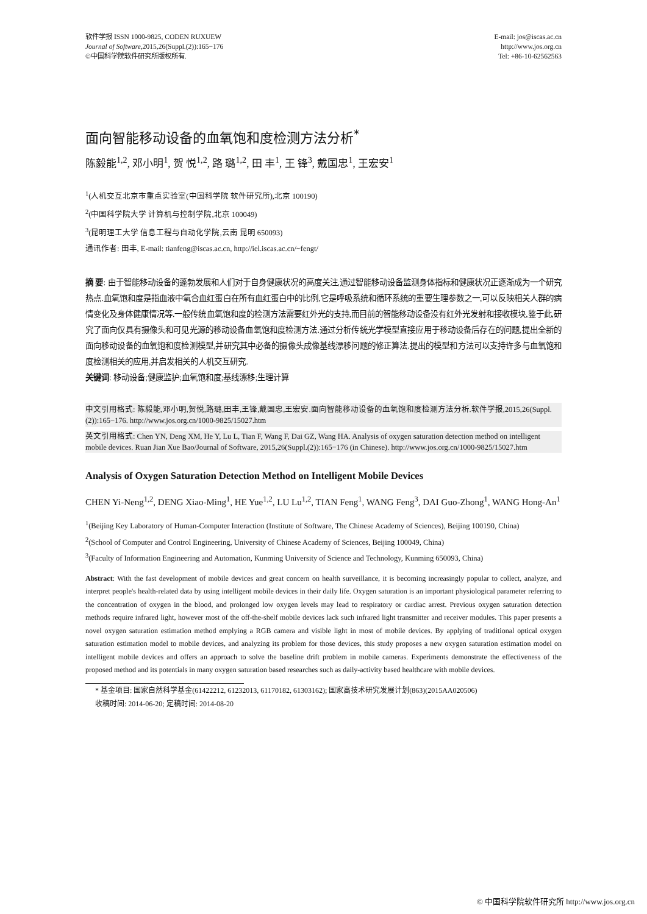软件学报 ISSN 1000-9825, CODEN RUXUEW
Journal of Software,2015,26(Suppl.(2)):165−176
©中国科学院软件研究所版权所有.
E-mail: jos@iscas.ac.cn
http://www.jos.org.cn
Tel: +86-10-62562563
面向智能移动设备的血氧饱和度检测方法分析<sup>*</sup>
陈毅能<sup>1,2</sup>, 邓小明<sup>1</sup>, 贺 悦<sup>1,2</sup>, 路 璐<sup>1,2</sup>, 田 丰<sup>1</sup>, 王 锋<sup>3</sup>, 戴国忠<sup>1</sup>, 王宏安<sup>1</sup>
<sup>1</sup> (人机交互北京市重点实验室(中国科学院 软件研究所),北京 100190)
<sup>2</sup> (中国科学院大学 计算机与控制学院,北京 100049)
<sup>3</sup> (昆明理工大学 信息工程与自动化学院,云南 昆明 650093)
通讯作者: 田丰, E-mail: tianfeng@iscas.ac.cn, http://iel.iscas.ac.cn/~fengt/
摘 要: 由于智能移动设备的蓬勃发展和人们对于自身健康状况的高度关注,通过智能移动设备监测身体指标和健康状况正逐渐成为一个研究热点.血氧饱和度是指血液中氧合血红蛋白在所有血红蛋白中的比例,它是呼吸系统和循环系统的重要生理参数之一,可以反映相关人群的病情变化及身体健康情况等.一般传统血氧饱和度的检测方法需要红外光的支持,而目前的智能移动设备没有红外光发射和接收模块,鉴于此,研究了面向仅具有摄像头和可见光源的移动设备血氧饱和度检测方法.通过分析传统光学模型直接应用于移动设备后存在的问题,提出全新的面向移动设备的血氧饱和度检测模型,并研究其中必备的摄像头成像基线漂移问题的修正算法.提出的模型和方法可以支持许多与血氧饱和度检测相关的应用,并启发相关的人机交互研究.
关键词: 移动设备;健康监护;血氧饱和度;基线漂移;生理计算
中文引用格式: 陈毅能,邓小明,贺悦,路璐,田丰,王锋,戴国忠,王宏安.面向智能移动设备的血氧饱和度检测方法分析.软件学报,2015,26(Suppl.(2)):165−176. http://www.jos.org.cn/1000-9825/15027.htm
英文引用格式: Chen YN, Deng XM, He Y, Lu L, Tian F, Wang F, Dai GZ, Wang HA. Analysis of oxygen saturation detection method on intelligent mobile devices. Ruan Jian Xue Bao/Journal of Software, 2015,26(Suppl.(2)):165−176 (in Chinese). http://www.jos.org.cn/1000-9825/15027.htm
Analysis of Oxygen Saturation Detection Method on Intelligent Mobile Devices
CHEN Yi-Neng<sup>1,2</sup>, DENG Xiao-Ming<sup>1</sup>, HE Yue<sup>1,2</sup>, LU Lu<sup>1,2</sup>, TIAN Feng<sup>1</sup>, WANG Feng<sup>3</sup>, DAI Guo-Zhong<sup>1</sup>, WANG Hong-An<sup>1</sup>
<sup>1</sup> (Beijing Key Laboratory of Human-Computer Interaction (Institute of Software, The Chinese Academy of Sciences), Beijing 100190, China)
<sup>2</sup> (School of Computer and Control Engineering, University of Chinese Academy of Sciences, Beijing 100049, China)
<sup>3</sup> (Faculty of Information Engineering and Automation, Kunming University of Science and Technology, Kunming 650093, China)
Abstract: With the fast development of mobile devices and great concern on health surveillance, it is becoming increasingly popular to collect, analyze, and interpret people's health-related data by using intelligent mobile devices in their daily life. Oxygen saturation is an important physiological parameter referring to the concentration of oxygen in the blood, and prolonged low oxygen levels may lead to respiratory or cardiac arrest. Previous oxygen saturation detection methods require infrared light, however most of the off-the-shelf mobile devices lack such infrared light transmitter and receiver modules. This paper presents a novel oxygen saturation estimation method emplying a RGB camera and visible light in most of mobile devices. By applying of traditional optical oxygen saturation estimation model to mobile devices, and analyzing its problem for those devices, this study proposes a new oxygen saturation estimation model on intelligent mobile devices and offers an approach to solve the baseline drift problem in mobile cameras. Experiments demonstrate the effectiveness of the proposed method and its potentials in many oxygen saturation based researches such as daily-activity based healthcare with mobile devices.
* 基金项目: 国家自然科学基金(61422212, 61232013, 61170182, 61303162); 国家高技术研究发展计划(863)(2015AA020506)
收稿时间: 2014-06-20; 定稿时间: 2014-08-20
© 中国科学院软件研究所 http://www.jos.org.cn